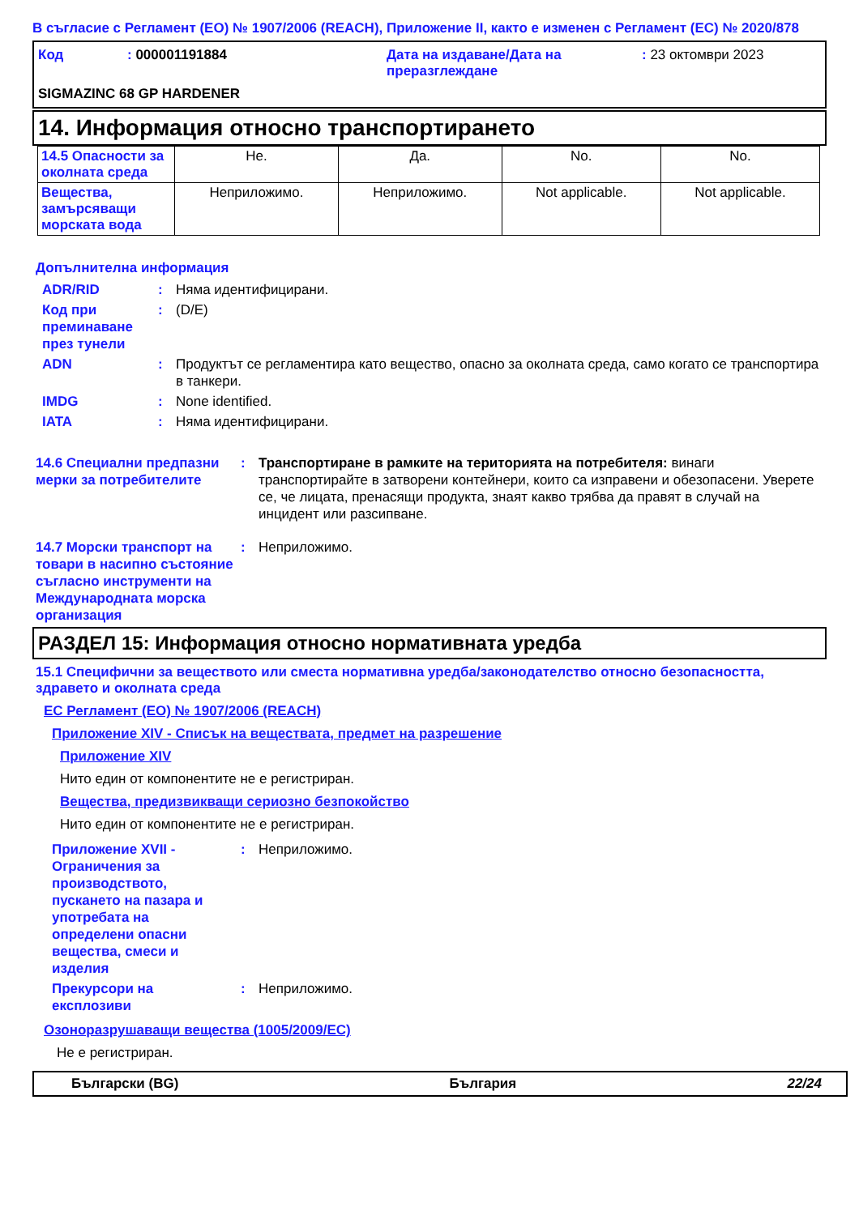В съгласие с Регламент (ЕО) № 1907/2006 (REACH), Приложение II, както е изменен с Регламент (ЕС) № 2020/878
| Код | : 000001191884 | Дата на издаване/Дата на преразглеждане | : 23 октомври 2023 |
SIGMAZINC 68 GP HARDENER
14. Информация относно транспортирането
| 14.5 Опасности за околната среда | Не. | Да. | No. | No. |
| Вещества, замърсяващи морската вода | Неприложимо. | Неприложимо. | Not applicable. | Not applicable. |
Допълнителна информация
| ADR/RID | : | Няма идентифицирани. |
| Код при преминаване през тунели | : | (D/E) |
| ADN | : | Продуктът се регламентира като вещество, опасно за околната среда, само когато се транспортира в танкери. |
| IMDG | : | None identified. |
| IATA | : | Няма идентифицирани. |
| 14.6 Специални предпазни мерки за потребителите | : | Транспортиране в рамките на територията на потребителя: винаги транспортирайте в затворени контейнери, които са изправени и обезопасени. Уверете се, че лицата, пренасящи продукта, знаят какво трябва да правят в случай на инцидент или разсипване. |
| 14.7 Морски транспорт на товари в насипно състояние съгласно инструменти на Международната морска организация | : | Неприложимо. |
РАЗДЕЛ 15: Информация относно нормативната уредба
15.1 Специфични за веществото или сместа нормативна уредба/законодателство относно безопасността, здравето и околната среда
ЕС Регламент (ЕО) № 1907/2006 (REACH)
Приложение XIV - Списък на веществата, предмет на разрешение
Приложение XIV
Нито един от компонентите не е регистриран.
Вещества, предизвикващи сериозно безпокойство
Нито един от компонентите не е регистриран.
| Приложение XVII - Ограничения за производството, пускането на пазара и употребата на определени опасни вещества, смеси и изделия | : | Неприложимо. |
| Прекурсори на експлозиви | : | Неприложимо. |
Озоноразрушаващи вещества (1005/2009/ЕС)
Не е регистриран.
Български (BG) България 22/24